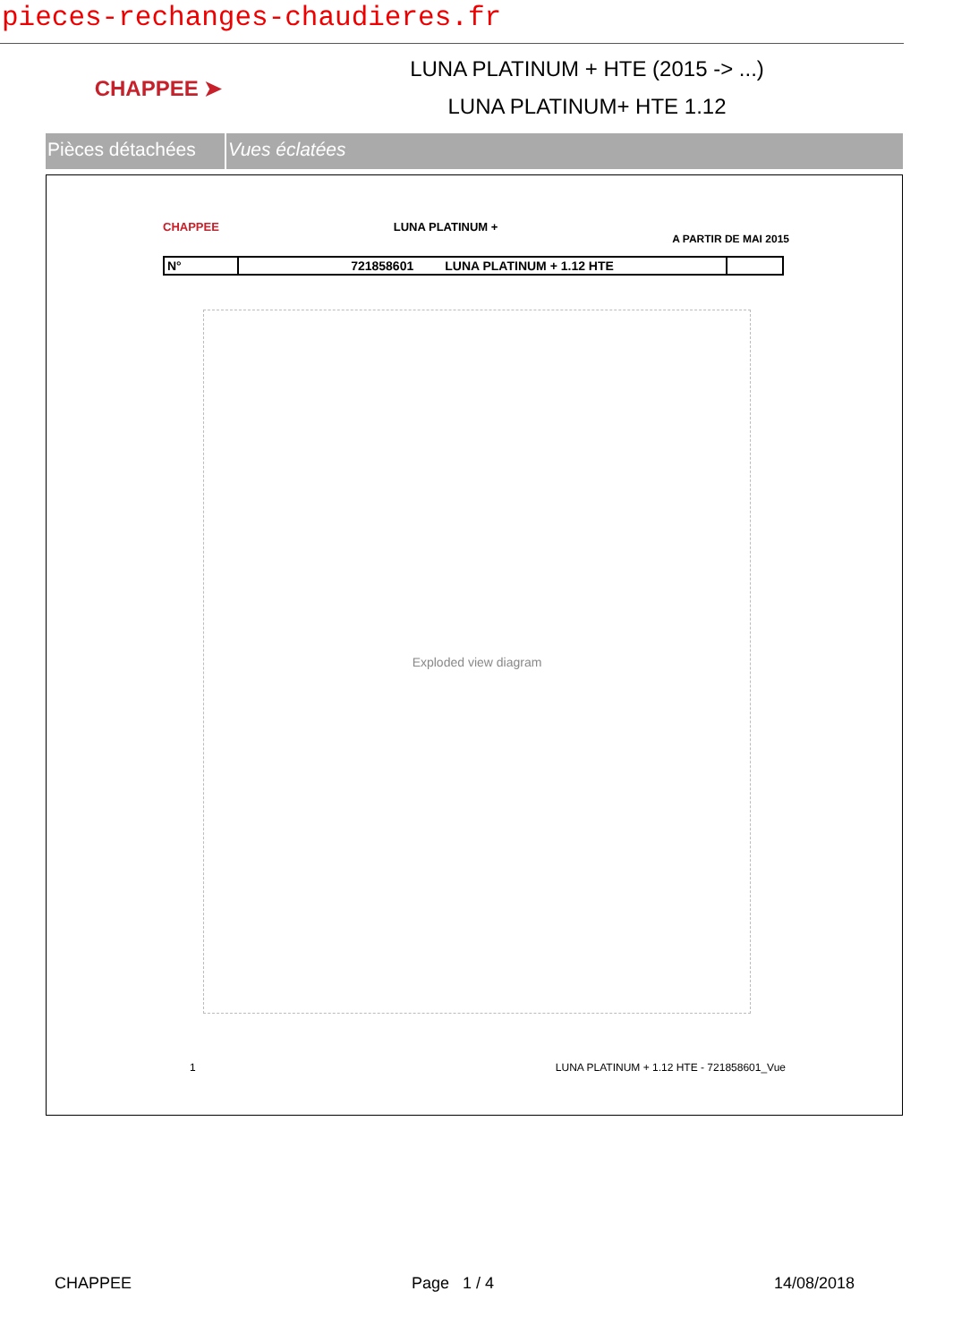pieces-rechanges-chaudieres.fr
CHAPPEE ➤
LUNA PLATINUM + HTE (2015 -> ...)
LUNA PLATINUM+ HTE 1.12
Pièces détachées
Vues éclatées
CHAPPEE LUNA PLATINUM + A PARTIR DE MAI 2015
| N° | 721858601 LUNA PLATINUM + 1.12 HTE | |
Exploded view diagram
1 LUNA PLATINUM + 1.12 HTE - 721858601_Vue
CHAPPEE Page 1 / 4 14/08/2018